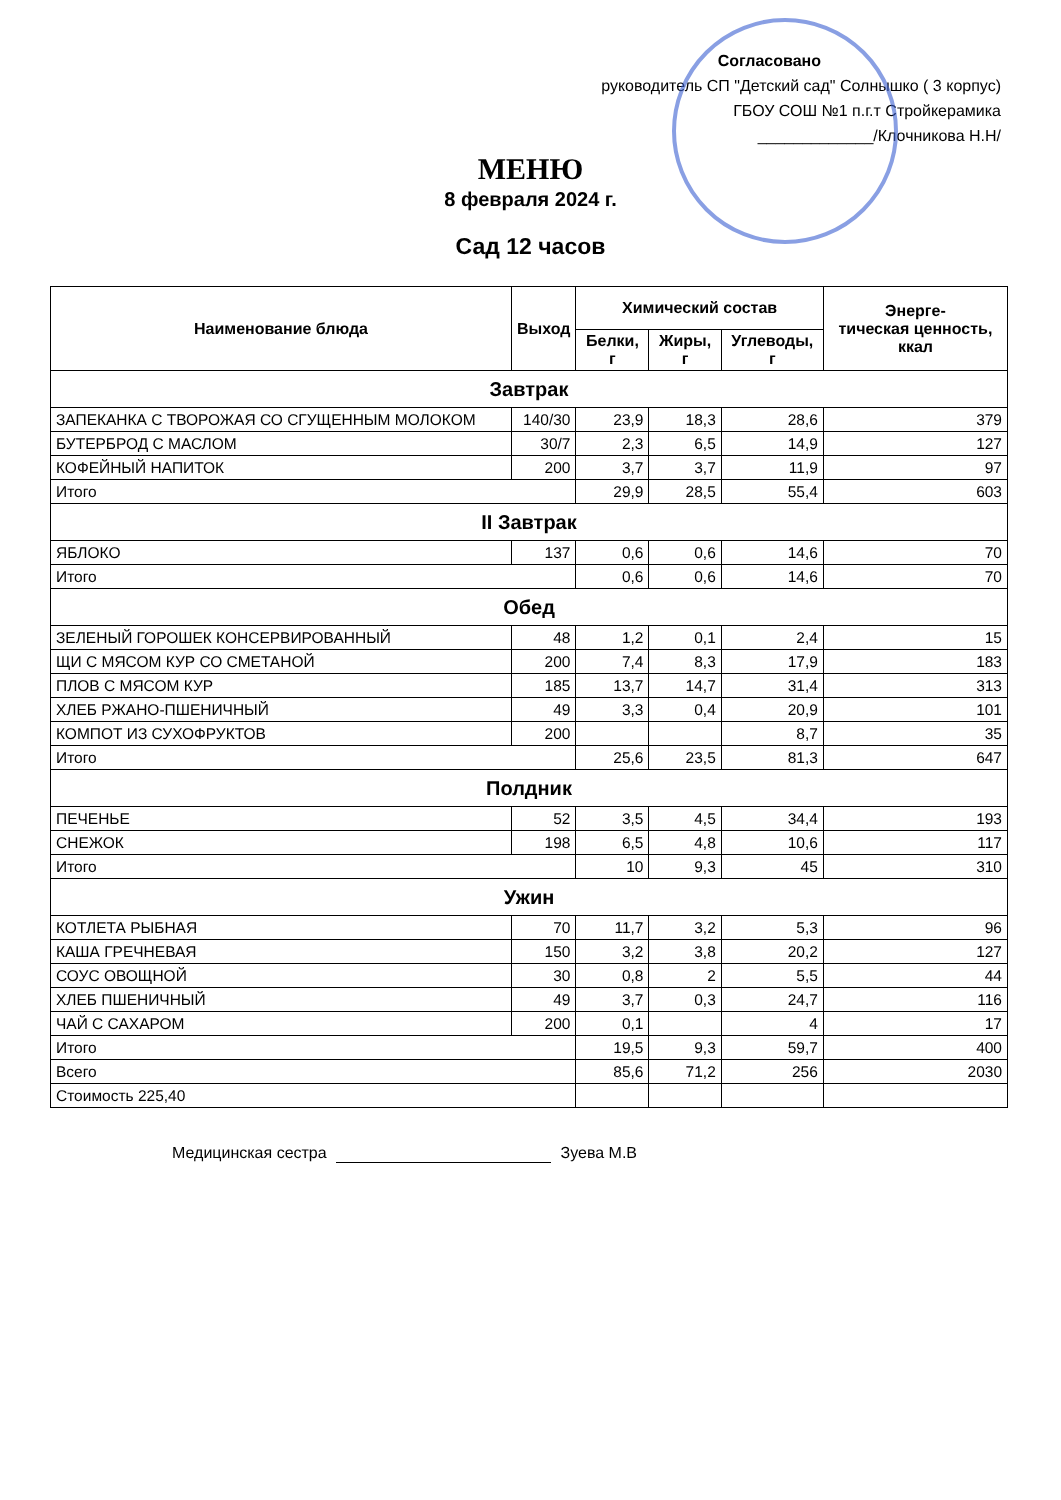Согласовано
руководитель СП "Детский сад" Солнышко ( 3 корпус)
ГБОУ СОШ №1 п.г.т Стройкерамика
_____________/Клочникова Н.Н/
МЕНЮ
8 февраля 2024 г.
Сад 12 часов
| Наименование блюда | Выход | Химический состав | | | Энерге- тическая ценность, ккал |
| --- | --- | --- | --- | --- | --- |
| | | Белки, г | Жиры, г | Углеводы, г | |
| Завтрак | | | | | |
| ЗАПЕКАНКА С ТВОРОЖАЯ СО СГУЩЕННЫМ МОЛОКОМ | 140/30 | 23,9 | 18,3 | 28,6 | 379 |
| БУТЕРБРОД С МАСЛОМ | 30/7 | 2,3 | 6,5 | 14,9 | 127 |
| КОФЕЙНЫЙ НАПИТОК | 200 | 3,7 | 3,7 | 11,9 | 97 |
| Итого | | 29,9 | 28,5 | 55,4 | 603 |
| II Завтрак | | | | | |
| ЯБЛОКО | 137 | 0,6 | 0,6 | 14,6 | 70 |
| Итого | | 0,6 | 0,6 | 14,6 | 70 |
| Обед | | | | | |
| ЗЕЛЕНЫЙ ГОРОШЕК КОНСЕРВИРОВАННЫЙ | 48 | 1,2 | 0,1 | 2,4 | 15 |
| ЩИ С МЯСОМ КУР СО СМЕТАНОЙ | 200 | 7,4 | 8,3 | 17,9 | 183 |
| ПЛОВ С МЯСОМ КУР | 185 | 13,7 | 14,7 | 31,4 | 313 |
| ХЛЕБ РЖАНО-ПШЕНИЧНЫЙ | 49 | 3,3 | 0,4 | 20,9 | 101 |
| КОМПОТ ИЗ СУХОФРУКТОВ | 200 | | | 8,7 | 35 |
| Итого | | 25,6 | 23,5 | 81,3 | 647 |
| Полдник | | | | | |
| ПЕЧЕНЬЕ | 52 | 3,5 | 4,5 | 34,4 | 193 |
| СНЕЖОК | 198 | 6,5 | 4,8 | 10,6 | 117 |
| Итого | | 10 | 9,3 | 45 | 310 |
| Ужин | | | | | |
| КОТЛЕТА РЫБНАЯ | 70 | 11,7 | 3,2 | 5,3 | 96 |
| КАША ГРЕЧНЕВАЯ | 150 | 3,2 | 3,8 | 20,2 | 127 |
| СОУС ОВОЩНОЙ | 30 | 0,8 | 2 | 5,5 | 44 |
| ХЛЕБ ПШЕНИЧНЫЙ | 49 | 3,7 | 0,3 | 24,7 | 116 |
| ЧАЙ С САХАРОМ | 200 | 0,1 | | 4 | 17 |
| Итого | | 19,5 | 9,3 | 59,7 | 400 |
| Всего | | 85,6 | 71,2 | 256 | 2030 |
| Стоимость 225,40 | | | | | |
Медицинская сестра Зуева М.В